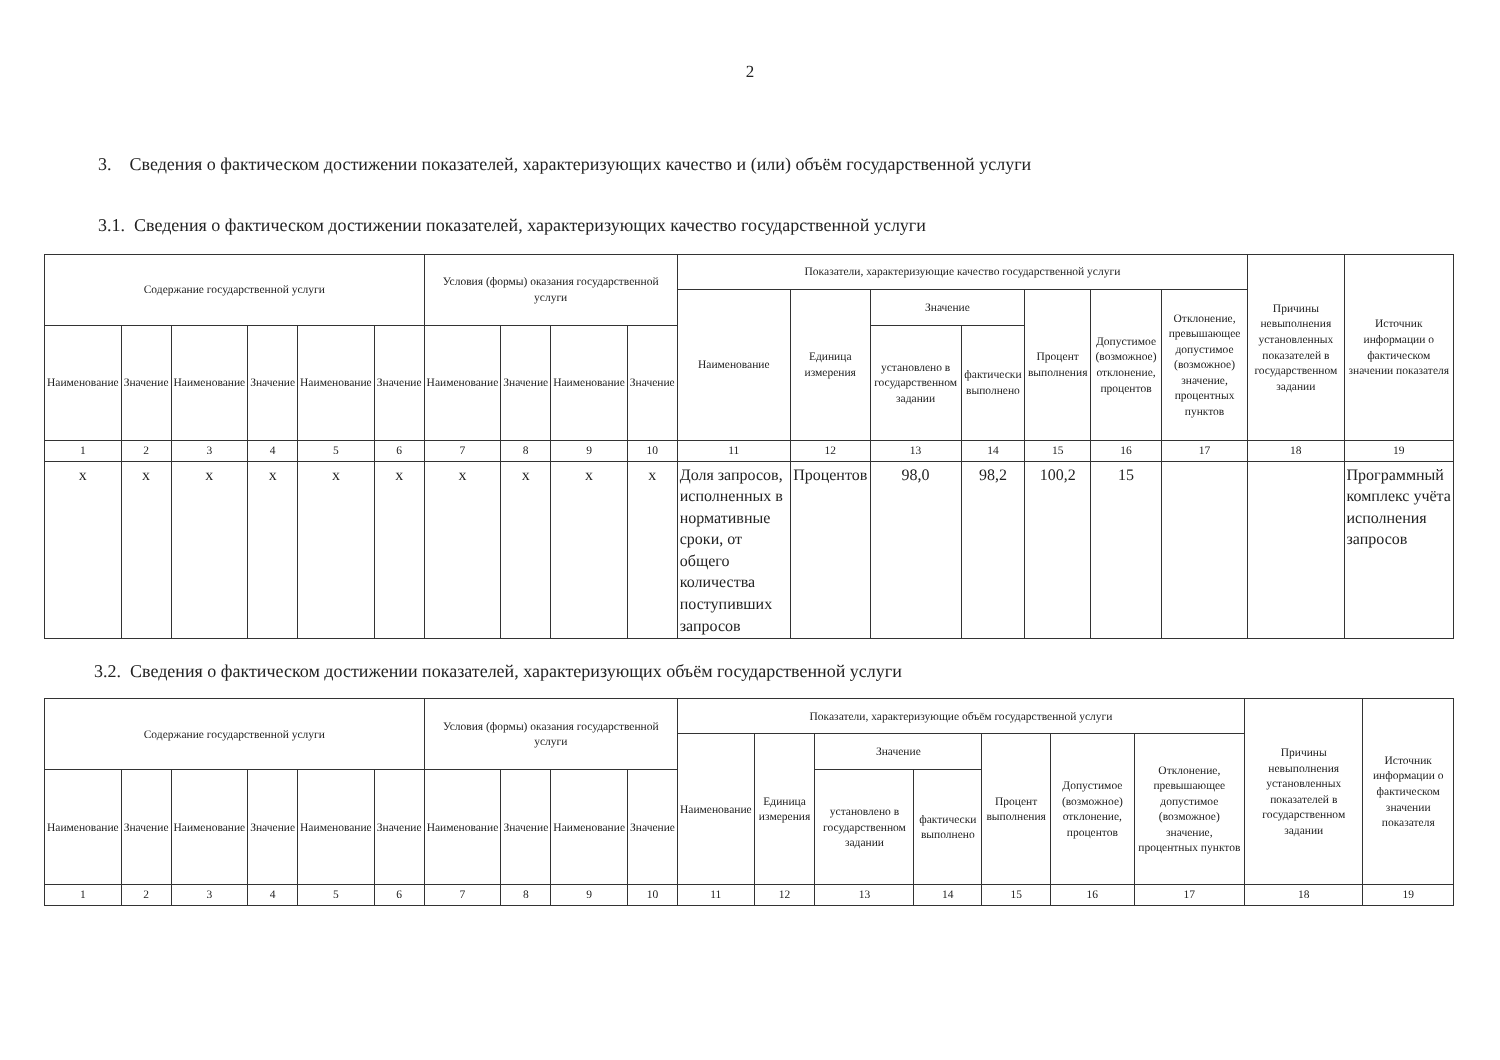2
3. Сведения о фактическом достижении показателей, характеризующих качество и (или) объём государственной услуги
3.1. Сведения о фактическом достижении показателей, характеризующих качество государственной услуги
| Содержание государственной услуги | | | | | | Условия (формы) оказания государственной услуги | | | | Показатели, характеризующие качество государственной услуги | | | | | | | Причины невыполнения установленных показателей в государственном задании | Источник информации о фактическом значении показателя |
| --- | --- | --- | --- | --- | --- | --- | --- | --- | --- | --- | --- | --- | --- | --- | --- | --- | --- | --- |
| | | | | | | | | | | Наименование | Единица измерения | Значение | | Процент выполнения | Допустимое (возможное) отклонение, процентов | Отклонение, превышающее допустимое (возможное) значение, процентных пунктов | | |
| Наименование | Значение | Наименование | Значение | Наименование | Значение | Наименование | Значение | Наименование | Значение | | | установлено в государственном задании | фактически выполнено | | | | | |
| 1 | 2 | 3 | 4 | 5 | 6 | 7 | 8 | 9 | 10 | 11 | 12 | 13 | 14 | 15 | 16 | 17 | 18 | 19 |
| x | x | x | x | x | x | x | x | x | x | Доля запросов, исполненных в нормативные сроки, от общего количества поступивших запросов | Процентов | 98,0 | 98,2 | 100,2 | 15 | | | Программный комплекс учёта исполнения запросов |
3.2. Сведения о фактическом достижении показателей, характеризующих объём государственной услуги
| Содержание государственной услуги | | | | | | Условия (формы) оказания государственной услуги | | | | Показатели, характеризующие объём государственной услуги | | | | | | | Причины невыполнения установленных показателей в государственном задании | Источник информации о фактическом значении показателя |
| --- | --- | --- | --- | --- | --- | --- | --- | --- | --- | --- | --- | --- | --- | --- | --- | --- | --- | --- |
| | | | | | | | | | | Наименование | Единица измерения | Значение | | Процент выполнения | Допустимое (возможное) отклонение, процентов | Отклонение, превышающее допустимое (возможное) значение, процентных пунктов | | |
| Наименование | Значение | Наименование | Значение | Наименование | Значение | Наименование | Значение | Наименование | Значение | | | установлено в государственном задании | фактически выполнено | | | | | |
| 1 | 2 | 3 | 4 | 5 | 6 | 7 | 8 | 9 | 10 | 11 | 12 | 13 | 14 | 15 | 16 | 17 | 18 | 19 |